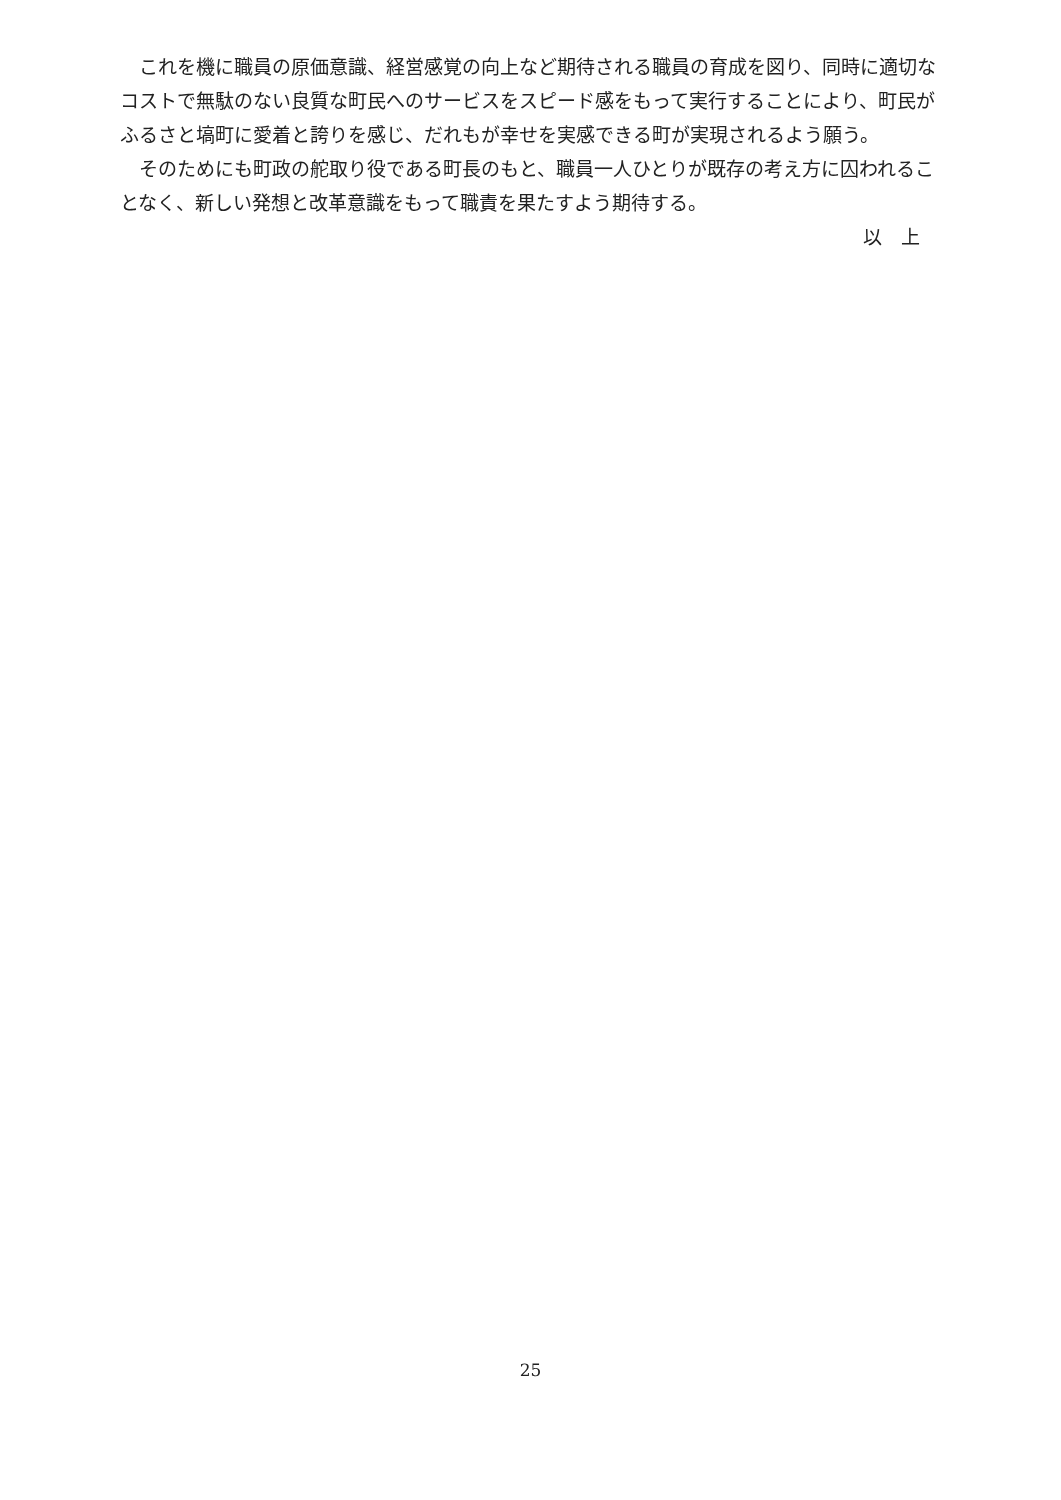これを機に職員の原価意識、経営感覚の向上など期待される職員の育成を図り、同時に適切なコストで無駄のない良質な町民へのサービスをスピード感をもって実行することにより、町民がふるさと塙町に愛着と誇りを感じ、だれもが幸せを実感できる町が実現されるよう願う。
そのためにも町政の舵取り役である町長のもと、職員一人ひとりが既存の考え方に囚われることなく、新しい発想と改革意識をもって職責を果たすよう期待する。
以　上
25